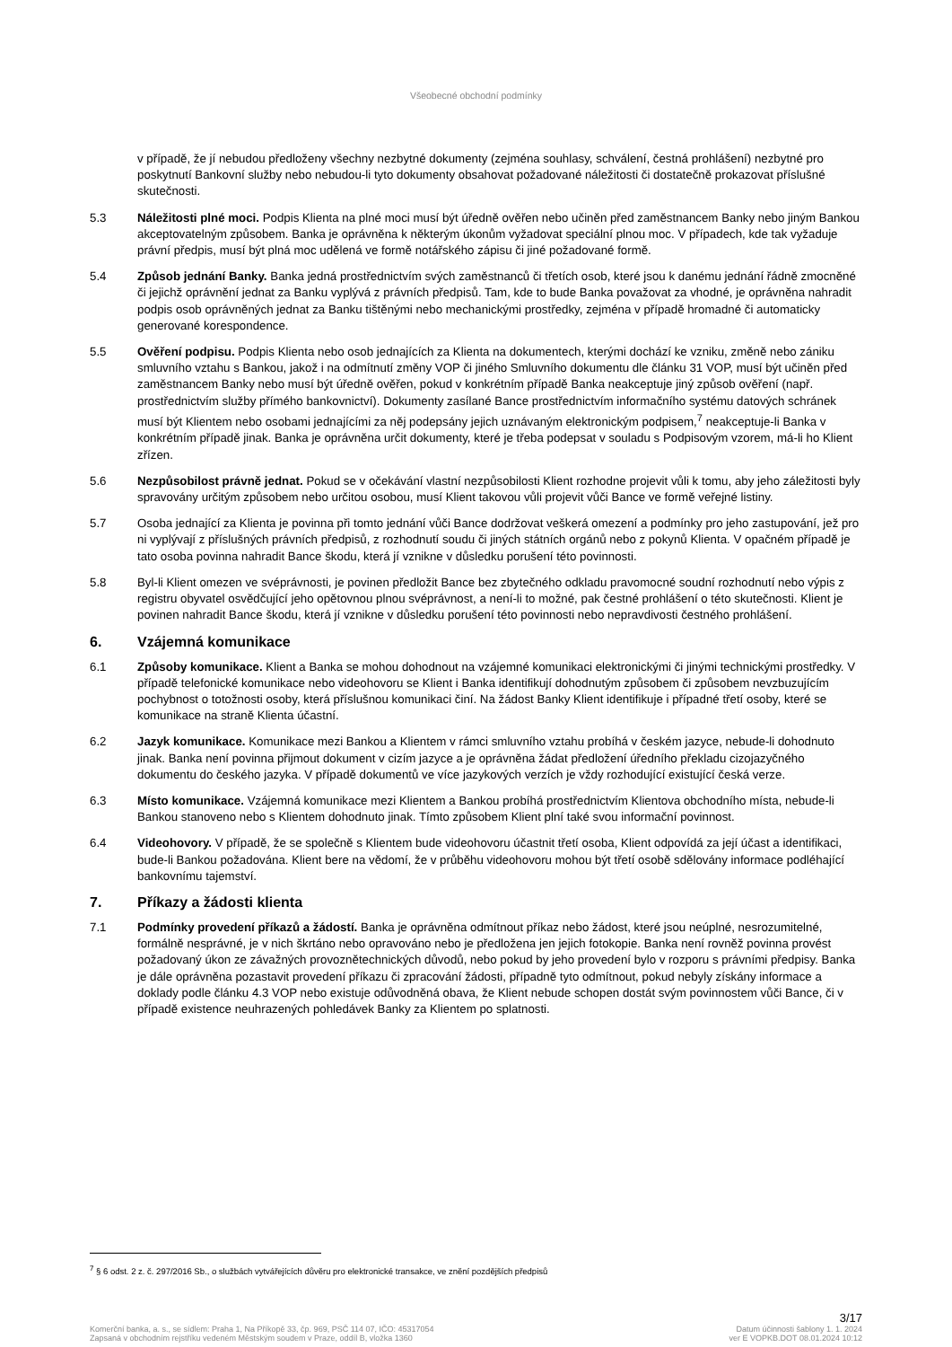Všeobecné obchodní podmínky
v případě, že jí nebudou předloženy všechny nezbytné dokumenty (zejména souhlasy, schválení, čestná prohlášení) nezbytné pro poskytnutí Bankovní služby nebo nebudou-li tyto dokumenty obsahovat požadované náležitosti či dostatečně prokazovat příslušné skutečnosti.
5.3 Náležitosti plné moci. Podpis Klienta na plné moci musí být úředně ověřen nebo učiněn před zaměstnancem Banky nebo jiným Bankou akceptovatelným způsobem. Banka je oprávněna k některým úkonům vyžadovat speciální plnou moc. V případech, kde tak vyžaduje právní předpis, musí být plná moc udělená ve formě notářského zápisu či jiné požadované formě.
5.4 Způsob jednání Banky. Banka jedná prostřednictvím svých zaměstnanců či třetích osob, které jsou k danému jednání řádně zmocněné či jejichž oprávnění jednat za Banku vyplývá z právních předpisů. Tam, kde to bude Banka považovat za vhodné, je oprávněna nahradit podpis osob oprávněných jednat za Banku tištěnými nebo mechanickými prostředky, zejména v případě hromadné či automaticky generované korespondence.
5.5 Ověření podpisu. Podpis Klienta nebo osob jednajících za Klienta na dokumentech, kterými dochází ke vzniku, změně nebo zániku smluvního vztahu s Bankou, jakož i na odmítnutí změny VOP či jiného Smluvního dokumentu dle článku 31 VOP, musí být učiněn před zaměstnancem Banky nebo musí být úředně ověřen, pokud v konkrétním případě Banka neakceptuje jiný způsob ověření (např. prostřednictvím služby přímého bankovnictví). Dokumenty zasílané Bance prostřednictvím informačního systému datových schránek musí být Klientem nebo osobami jednajícími za něj podepsány jejich uznávaným elektronickým podpisem,<sup>7</sup> neakceptuje-li Banka v konkrétním případě jinak. Banka je oprávněna určit dokumenty, které je třeba podepsat v souladu s Podpisovým vzorem, má-li ho Klient zřízen.
5.6 Nezpůsobilost právně jednat. Pokud se v očekávání vlastní nezpůsobilosti Klient rozhodne projevit vůli k tomu, aby jeho záležitosti byly spravovány určitým způsobem nebo určitou osobou, musí Klient takovou vůli projevit vůči Bance ve formě veřejné listiny.
5.7 Osoba jednající za Klienta je povinna při tomto jednání vůči Bance dodržovat veškerá omezení a podmínky pro jeho zastupování, jež pro ni vyplývají z příslušných právních předpisů, z rozhodnutí soudu či jiných státních orgánů nebo z pokynů Klienta. V opačném případě je tato osoba povinna nahradit Bance škodu, která jí vznikne v důsledku porušení této povinnosti.
5.8 Byl-li Klient omezen ve svéprávnosti, je povinen předložit Bance bez zbytečného odkladu pravomocné soudní rozhodnutí nebo výpis z registru obyvatel osvědčující jeho opětovnou plnou svéprávnost, a není-li to možné, pak čestné prohlášení o této skutečnosti. Klient je povinen nahradit Bance škodu, která jí vznikne v důsledku porušení této povinnosti nebo nepravdivosti čestného prohlášení.
6. Vzájemná komunikace
6.1 Způsoby komunikace. Klient a Banka se mohou dohodnout na vzájemné komunikaci elektronickými či jinými technickými prostředky. V případě telefonické komunikace nebo videohovoru se Klient i Banka identifikují dohodnutým způsobem či způsobem nevzbuzujícím pochybnost o totožnosti osoby, která příslušnou komunikaci činí. Na žádost Banky Klient identifikuje i případné třetí osoby, které se komunikace na straně Klienta účastní.
6.2 Jazyk komunikace. Komunikace mezi Bankou a Klientem v rámci smluvního vztahu probíhá v českém jazyce, nebude-li dohodnuto jinak. Banka není povinna přijmout dokument v cizím jazyce a je oprávněna žádat předložení úředního překladu cizojazyčného dokumentu do českého jazyka. V případě dokumentů ve více jazykových verzích je vždy rozhodující existující česká verze.
6.3 Místo komunikace. Vzájemná komunikace mezi Klientem a Bankou probíhá prostřednictvím Klientova obchodního místa, nebude-li Bankou stanoveno nebo s Klientem dohodnuto jinak. Tímto způsobem Klient plní také svou informační povinnost.
6.4 Videohovory. V případě, že se společně s Klientem bude videohovoru účastnit třetí osoba, Klient odpovídá za její účast a identifikaci, bude-li Bankou požadována. Klient bere na vědomí, že v průběhu videohovoru mohou být třetí osobě sdělovány informace podléhající bankovnímu tajemství.
7. Příkazy a žádosti klienta
7.1 Podmínky provedení příkazů a žádostí. Banka je oprávněna odmítnout příkaz nebo žádost, které jsou neúplné, nesrozumitelné, formálně nesprávné, je v nich škrtáno nebo opravováno nebo je předložena jen jejich fotokopie. Banka není rovněž povinna provést požadovaný úkon ze závažných provoznětechnických důvodů, nebo pokud by jeho provedení bylo v rozporu s právními předpisy. Banka je dále oprávněna pozastavit provedení příkazu či zpracování žádosti, případně tyto odmítnout, pokud nebyly získány informace a doklady podle článku 4.3 VOP nebo existuje odůvodněná obava, že Klient nebude schopen dostát svým povinnostem vůči Bance, či v případě existence neuhrazených pohledávek Banky za Klientem po splatnosti.
<sup>7</sup> § 6 odst. 2 z. č. 297/2016 Sb., o službách vytvářejících důvěru pro elektronické transakce, ve znění pozdějších předpisů
3/17
Komerční banka, a. s., se sídlem: Praha 1, Na Příkopě 33, čp. 969, PSČ 114 07, IČO: 45317054
Zapsaná v obchodním rejstříku vedeném Městským soudem v Praze, oddíl B, vložka 1360
Datum účinnosti šablony 1. 1. 2024
ver E VOPKB.DOT 08.01.2024 10:12